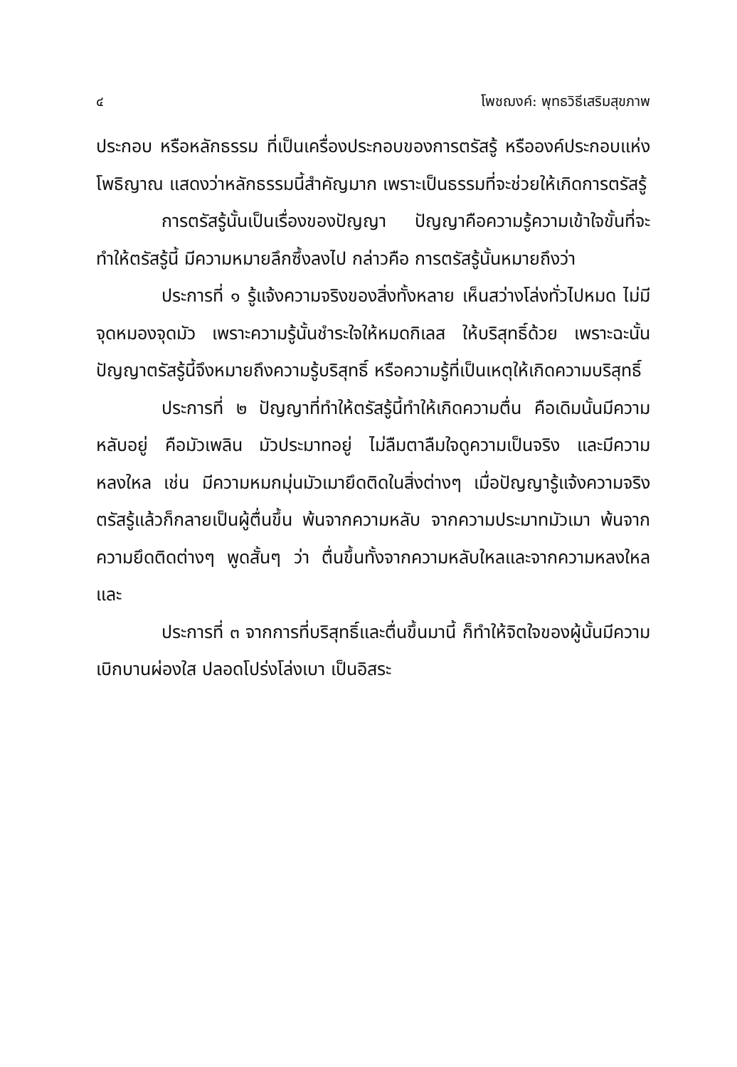๔ โพชฌงค์: พุทธวิธีเสริมสุขภาพ
ประกอบ หรือหลักธรรม ที่เป็นเครื่องประกอบของการตรัสรู้ หรือองค์ประกอบแห่งโพธิญาณ แสดงว่าหลักธรรมนี้สำคัญมาก เพราะเป็นธรรมที่จะช่วยให้เกิดการตรัสรู้
การตรัสรู้นั้นเป็นเรื่องของปัญญา ปัญญาคือความรู้ความเข้าใจขั้นที่จะทำให้ตรัสรู้นี้ มีความหมายลึกซึ้งลงไป กล่าวคือ การตรัสรู้นั้นหมายถึงว่า
ประการที่ ๑ รู้แจ้งความจริงของสิ่งทั้งหลาย เห็นสว่างโล่งทั่วไปหมด ไม่มีจุดหมองจุดมัว เพราะความรู้นั้นชำระใจให้หมดกิเลส ให้บริสุทธิ์ด้วย เพราะฉะนั้น ปัญญาตรัสรู้นี้จึงหมายถึงความรู้บริสุทธิ์ หรือความรู้ที่เป็นเหตุให้เกิดความบริสุทธิ์
ประการที่ ๒ ปัญญาที่ทำให้ตรัสรู้นี้ทำให้เกิดความตื่น คือเดิมนั้นมีความหลับอยู่ คือมัวเพลิน มัวประมาทอยู่ ไม่ลืมตาลืมใจดูความเป็นจริง และมีความหลงใหล เช่น มีความหมกมุ่นมัวเมายึดติดในสิ่งต่างๆ เมื่อปัญญารู้แจ้งความจริงตรัสรู้แล้วก็กลายเป็นผู้ตื่นขึ้น พ้นจากความหลับ จากความประมาทมัวเมา พ้นจากความยึดติดต่างๆ พูดสั้นๆ ว่า ตื่นขึ้นทั้งจากความหลับใหลและจากความหลงใหล และ
ประการที่ ๓ จากการที่บริสุทธิ์และตื่นขึ้นมานี้ ก็ทำให้จิตใจของผู้นั้นมีความเบิกบานผ่องใส ปลอดโปร่งโล่งเบา เป็นอิสระ